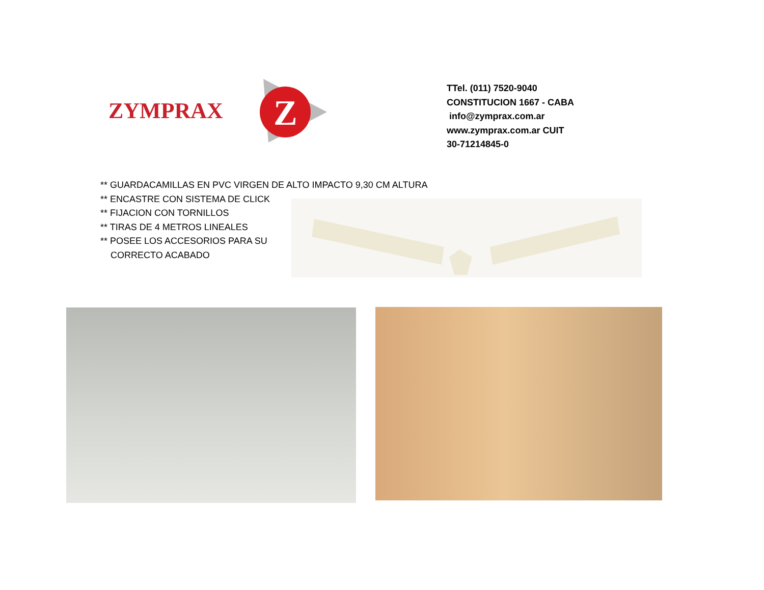Z
ZYMPRAX
TTel. (011) 7520-9040
CONSTITUCION 1667 - CABA
info@zymprax.com.ar
www.zymprax.com.ar CUIT
30-71214845-0
** GUARDACAMILLAS EN PVC VIRGEN DE ALTO IMPACTO 9,30 CM ALTURA
** ENCASTRE CON SISTEMA DE CLICK
** FIJACION CON TORNILLOS
** TIRAS DE 4 METROS LINEALES
** POSEE LOS ACCESORIOS PARA SU
CORRECTO ACABADO